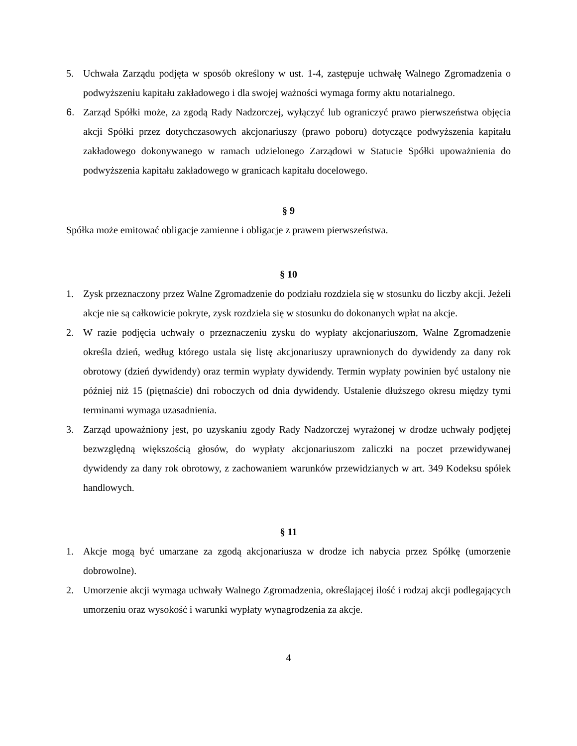5. Uchwała Zarządu podjęta w sposób określony w ust. 1-4, zastępuje uchwałę Walnego Zgromadzenia o podwyższeniu kapitału zakładowego i dla swojej ważności wymaga formy aktu notarialnego.
6. Zarząd Spółki może, za zgodą Rady Nadzorczej, wyłączyć lub ograniczyć prawo pierwszeństwa objęcia akcji Spółki przez dotychczasowych akcjonariuszy (prawo poboru) dotyczące podwyższenia kapitału zakładowego dokonywanego w ramach udzielonego Zarządowi w Statucie Spółki upoważnienia do podwyższenia kapitału zakładowego w granicach kapitału docelowego.
§ 9
Spółka może emitować obligacje zamienne i obligacje z prawem pierwszeństwa.
§ 10
1. Zysk przeznaczony przez Walne Zgromadzenie do podziału rozdziela się w stosunku do liczby akcji. Jeżeli akcje nie są całkowicie pokryte, zysk rozdziela się w stosunku do dokonanych wpłat na akcje.
2. W razie podjęcia uchwały o przeznaczeniu zysku do wypłaty akcjonariuszom, Walne Zgromadzenie określa dzień, według którego ustala się listę akcjonariuszy uprawnionych do dywidendy za dany rok obrotowy (dzień dywidendy) oraz termin wypłaty dywidendy. Termin wypłaty powinien być ustalony nie później niż 15 (piętnaście) dni roboczych od dnia dywidendy. Ustalenie dłuższego okresu między tymi terminami wymaga uzasadnienia.
3. Zarząd upoważniony jest, po uzyskaniu zgody Rady Nadzorczej wyrażonej w drodze uchwały podjętej bezwzględną większością głosów, do wypłaty akcjonariuszom zaliczki na poczet przewidywanej dywidendy za dany rok obrotowy, z zachowaniem warunków przewidzianych w art. 349 Kodeksu spółek handlowych.
§ 11
1. Akcje mogą być umarzane za zgodą akcjonariusza w drodze ich nabycia przez Spółkę (umorzenie dobrowolne).
2. Umorzenie akcji wymaga uchwały Walnego Zgromadzenia, określającej ilość i rodzaj akcji podlegających umorzeniu oraz wysokość i warunki wypłaty wynagrodzenia za akcje.
4